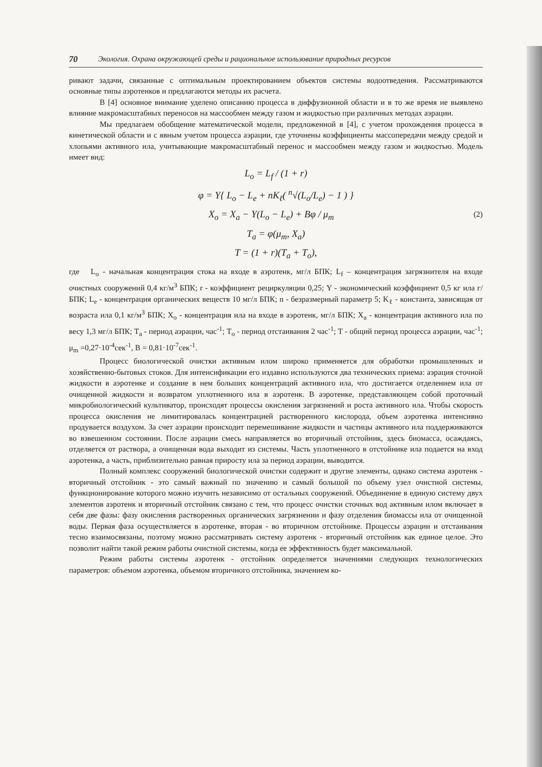70 Экология. Охрана окружающей среды и рациональное использование природных ресурсов
ривают задачи, связанные с оптимальным проектированием объектов системы водоотведения. Рассматриваются основные типы аэротенков и предлагаются методы их расчета.
В [4] основное внимание уделено описанию процесса в диффузионной области и в то же время не выявлено влияние макромасштабных переносов на массообмен между газом и жидкостью при различных методах аэрации.
Мы предлагаем обобщение математической модели, предложенной в [4], с учетом прохождения процесса в кинетической области и с явным учетом процесса аэрации, где уточнены коэффициенты массопередачи между средой и хлопьями активного ила, учитывающие макромасштабный перенос и массообмен между газом и жидкостью. Модель имеет вид:
L<sub>o</sub> = L<sub>f</sub> / (1 + r)
φ = Y{ L<sub>o</sub> − L<sub>e</sub> + nK<sub>ℓ</sub>( <sup>n</sup>√(L<sub>o</sub>/L<sub>e</sub>) − 1 ) }
X<sub>o</sub> = X<sub>a</sub> − Y(L<sub>o</sub> − L<sub>e</sub>) + Bφ / μ<sub>m</sub> (2)
T<sub>a</sub> = φ(μ<sub>m</sub>, X<sub>a</sub>)
T = (1 + r)(T<sub>a</sub> + T<sub>o</sub>),
где L<sub>o</sub> - начальная концентрация стока на входе в аэротенк, мг/л БПК; L<sub>f</sub> – концентрация загрязнителя на входе очистных сооружений 0,4 кг/м<sup>3</sup> БПК; r - коэффициент рециркуляции 0,25; Y - экономический коэффициент 0,5 кг ила г/БПК; L<sub>e</sub> - концентрация органических веществ 10 мг/л БПК; n - безразмерный параметр 5; K<sub>ℓ</sub> - константа, зависящая от возраста ила 0,1 кг/м<sup>3</sup> БПК; X<sub>o</sub> - концентрация ила на входе в аэротенк, мг/л БПК; X<sub>a</sub> - концентрация активного ила по весу 1,3 мг/л БПК; T<sub>a</sub> - период аэрации, час<sup>-1</sup>; T<sub>o</sub> - период отстаивания 2 час<sup>-1</sup>; T - общий период процесса аэрации, час<sup>-1</sup>; μ<sub>m</sub> =0,27·10<sup>-4</sup>сек<sup>-1</sup>, B = 0,81·10<sup>-7</sup>сек<sup>-1</sup>.
Процесс биологической очистки активным илом широко применяется для обработки промышленных и хозяйственно-бытовых стоков. Для интенсификации его издавно используются два технических приема: аэрация сточной жидкости в аэротенке и создание в нем больших концентраций активного ила, что достигается отделением ила от очищенной жидкости и возвратом уплотненного ила в аэротенк. В аэротенке, представляющем собой проточный микробиологический культиватор, происходят процессы окисления загрязнений и роста активного ила. Чтобы скорость процесса окисления не лимитировалась концентрацией растворенного кислорода, объем аэротенка интенсивно продувается воздухом. За счет аэрации происходит перемешивание жидкости и частицы активного ила поддерживаются во взвешенном состоянии. После аэрации смесь направляется во вторичный отстойник, здесь биомасса, осаждаясь, отделяется от раствора, а очищенная вода выходит из системы. Часть уплотненного в отстойнике ила подается на вход аэротенка, а часть, приблизительно равная приросту ила за период аэрации, выводится.
Полный комплекс сооружений биологической очистки содержит и другие элементы, однако система аэротенк - вторичный отстойник - это самый важный по значению и самый большой по объему узел очистной системы, функционирование которого можно изучить независимо от остальных сооружений. Объединение в единую систему двух элементов аэротенк и вторичный отстойник связано с тем, что процесс очистки сточных вод активным илом включает в себя две фазы: фазу окисления растворенных органических загрязнении и фазу отделения биомассы ила от очищенной воды. Первая фаза осуществляется в аэротенке, вторая - во вторичном отстойнике. Процессы аэрации и отстаивания тесно взаимосвязаны, поэтому можно рассматривать систему аэротенк - вторичный отстойник как единое целое. Это позволит найти такой режим работы очистной системы, когда ее эффективность будет максимальной.
Режим работы системы аэротенк - отстойник определяется значениями следующих технологических параметров: объемом аэротенка, объемом вторичного отстойника, значением ко-